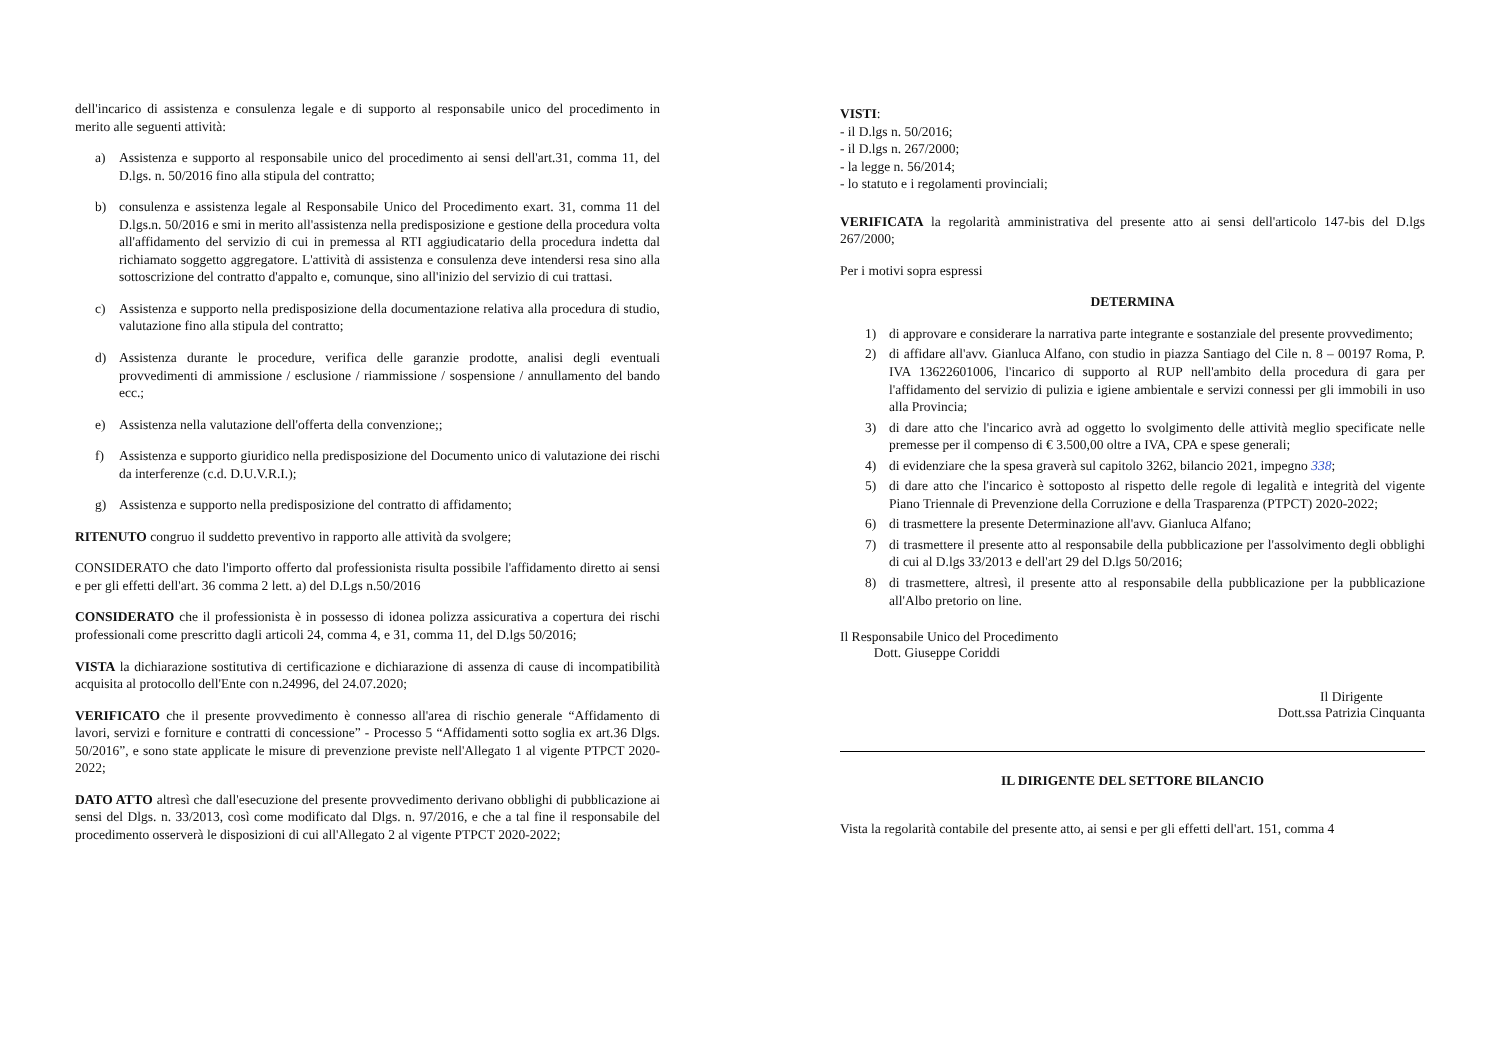dell'incarico di assistenza e consulenza legale e di supporto al responsabile unico del procedimento in merito alle seguenti attività:
a) Assistenza e supporto al responsabile unico del procedimento ai sensi dell'art.31, comma 11, del D.lgs. n. 50/2016 fino alla stipula del contratto;
b) consulenza e assistenza legale al Responsabile Unico del Procedimento exart. 31, comma 11 del D.lgs.n. 50/2016 e smi in merito all'assistenza nella predisposizione e gestione della procedura volta all'affidamento del servizio di cui in premessa al RTI aggiudicatario della procedura indetta dal richiamato soggetto aggregatore. L'attività di assistenza e consulenza deve intendersi resa sino alla sottoscrizione del contratto d'appalto e, comunque, sino all'inizio del servizio di cui trattasi.
c) Assistenza e supporto nella predisposizione della documentazione relativa alla procedura di studio, valutazione fino alla stipula del contratto;
d) Assistenza durante le procedure, verifica delle garanzie prodotte, analisi degli eventuali provvedimenti di ammissione / esclusione / riammissione / sospensione / annullamento del bando ecc.;
e) Assistenza nella valutazione dell'offerta della convenzione;;
f) Assistenza e supporto giuridico nella predisposizione del Documento unico di valutazione dei rischi da interferenze (c.d. D.U.V.R.I.);
g) Assistenza e supporto nella predisposizione del contratto di affidamento;
RITENUTO congruo il suddetto preventivo in rapporto alle attività da svolgere;
CONSIDERATO che dato l'importo offerto dal professionista risulta possibile l'affidamento diretto ai sensi e per gli effetti dell'art. 36 comma 2 lett. a) del D.Lgs n.50/2016
CONSIDERATO che il professionista è in possesso di idonea polizza assicurativa a copertura dei rischi professionali come prescritto dagli articoli 24, comma 4, e 31, comma 11, del D.lgs 50/2016;
VISTA la dichiarazione sostitutiva di certificazione e dichiarazione di assenza di cause di incompatibilità acquisita al protocollo dell'Ente con n.24996, del 24.07.2020;
VERIFICATO che il presente provvedimento è connesso all'area di rischio generale “Affidamento di lavori, servizi e forniture e contratti di concessione” - Processo 5 “Affidamenti sotto soglia ex art.36 Dlgs. 50/2016”, e sono state applicate le misure di prevenzione previste nell'Allegato 1 al vigente PTPCT 2020-2022;
DATO ATTO altresì che dall'esecuzione del presente provvedimento derivano obblighi di pubblicazione ai sensi del Dlgs. n. 33/2013, così come modificato dal Dlgs. n. 97/2016, e che a tal fine il responsabile del procedimento osserverà le disposizioni di cui all'Allegato 2 al vigente PTPCT 2020-2022;
VISTI:
- il D.lgs n. 50/2016;
- il D.lgs n. 267/2000;
- la legge n. 56/2014;
- lo statuto e i regolamenti provinciali;
VERIFICATA la regolarità amministrativa del presente atto ai sensi dell'articolo 147-bis del D.lgs 267/2000;
Per i motivi sopra espressi
DETERMINA
1) di approvare e considerare la narrativa parte integrante e sostanziale del presente provvedimento;
2) di affidare all'avv. Gianluca Alfano, con studio in piazza Santiago del Cile n. 8 – 00197 Roma, P. IVA 13622601006, l'incarico di supporto al RUP nell'ambito della procedura di gara per l'affidamento del servizio di pulizia e igiene ambientale e servizi connessi per gli immobili in uso alla Provincia;
3) di dare atto che l'incarico avrà ad oggetto lo svolgimento delle attività meglio specificate nelle premesse per il compenso di € 3.500,00 oltre a IVA, CPA e spese generali;
4) di evidenziare che la spesa graverà sul capitolo 3262, bilancio 2021, impegno 338;
5) di dare atto che l'incarico è sottoposto al rispetto delle regole di legalità e integrità del vigente Piano Triennale di Prevenzione della Corruzione e della Trasparenza (PTPCT) 2020-2022;
6) di trasmettere la presente Determinazione all'avv. Gianluca Alfano;
7) di trasmettere il presente atto al responsabile della pubblicazione per l'assolvimento degli obblighi di cui al D.lgs 33/2013 e dell'art 29 del D.lgs 50/2016;
8) di trasmettere, altresì, il presente atto al responsabile della pubblicazione per la pubblicazione all'Albo pretorio on line.
Il Responsabile Unico del Procedimento
Dott. Giuseppe Coriddi
Il Dirigente
Dott.ssa Patrizia Cinquanta
IL DIRIGENTE DEL SETTORE BILANCIO
Vista la regolarità contabile del presente atto, ai sensi e per gli effetti dell'art. 151, comma 4